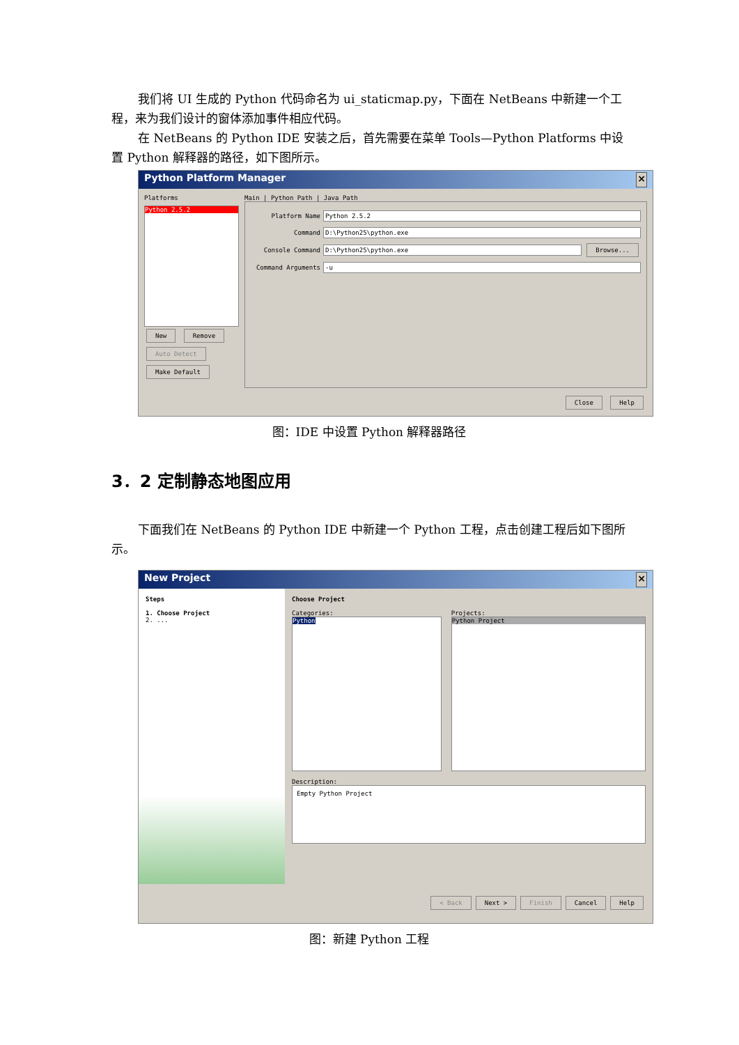我们将 UI 生成的 Python 代码命名为 ui_staticmap.py，下面在 NetBeans 中新建一个工程，来为我们设计的窗体添加事件相应代码。
在 NetBeans 的 Python IDE 安装之后，首先需要在菜单 Tools—Python Platforms 中设置 Python 解释器的路径，如下图所示。
Python Platform Manager ×
Platforms
Python 2.5.2
New Remove
Auto Detect
Make Default
Main | Python Path | Java Path
Platform Name
Python 2.5.2
Command
D:\Python25\python.exe
Console Command
D:\Python25\python.exe Browse...
Command Arguments
-u
Close Help
图：IDE 中设置 Python 解释器路径
3．2 定制静态地图应用
下面我们在 NetBeans 的 Python IDE 中新建一个 Python 工程，点击创建工程后如下图所示。
New Project ×
Steps
1. Choose Project
2. ...
Choose Project
Categories:
Python
Projects:
Python Project
Description:
Empty Python Project
< Back Next > Finish Cancel Help
图：新建 Python 工程